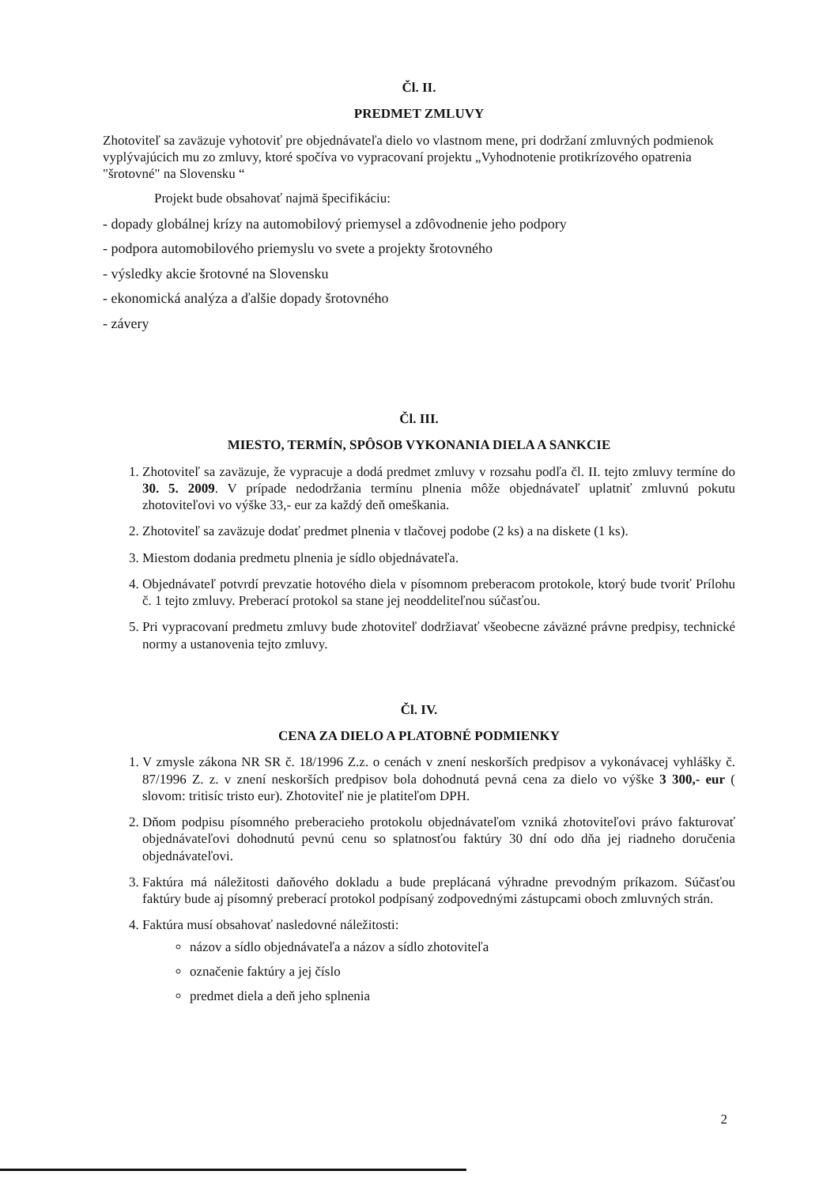Čl. II.
PREDMET ZMLUVY
Zhotoviteľ sa zaväzuje vyhotoviť pre objednávateľa dielo vo vlastnom mene, pri dodržaní zmluvných podmienok vyplývajúcich mu zo zmluvy, ktoré spočíva vo vypracovaní projektu „Vyhodnotenie protikrízového opatrenia "šrotovné" na Slovensku “
Projekt bude obsahovať najmä špecifikáciu:
- dopady globálnej krízy na automobilový priemysel a zdôvodnenie jeho podpory
- podpora automobilového priemyslu vo svete a projekty šrotovného
- výsledky akcie šrotovné na Slovensku
- ekonomická analýza a ďalšie dopady šrotovného
- závery
Čl. III.
MIESTO, TERMÍN, SPÔSOB VYKONANIA DIELA A SANKCIE
1. Zhotoviteľ sa zaväzuje, že vypracuje a dodá predmet zmluvy v rozsahu podľa čl. II. tejto zmluvy termíne do 30. 5. 2009. V prípade nedodržania termínu plnenia môže objednávateľ uplatniť zmluvnú pokutu zhotoviteľovi vo výške 33,- eur za každý deň omeškania.
2. Zhotoviteľ sa zaväzuje dodať predmet plnenia v tlačovej podobe (2 ks) a na diskete (1 ks).
3. Miestom dodania predmetu plnenia je sídlo objednávateľa.
4. Objednávateľ potvrdí prevzatie hotového diela v písomnom preberacom protokole, ktorý bude tvoriť Prílohu č. 1 tejto zmluvy. Preberací protokol sa stane jej neoddeliteľnou súčasťou.
5. Pri vypracovaní predmetu zmluvy bude zhotoviteľ dodržiavať všeobecne záväzné právne predpisy, technické normy a ustanovenia tejto zmluvy.
Čl. IV.
CENA ZA DIELO A PLATOBNÉ PODMIENKY
1. V zmysle zákona NR SR č. 18/1996 Z.z. o cenách v znení neskorších predpisov a vykonávacej vyhlášky č. 87/1996 Z. z. v znení neskorších predpisov bola dohodnutá pevná cena za dielo vo výške 3 300,- eur ( slovom: tritisíc tristo eur). Zhotoviteľ nie je platiteľom DPH.
2. Dňom podpisu písomného preberacieho protokolu objednávateľom vzniká zhotoviteľovi právo fakturovať objednávateľovi dohodnutú pevnú cenu so splatnosťou faktúry 30 dní odo dňa jej riadneho doručenia objednávateľovi.
3. Faktúra má náležitosti daňového dokladu a bude preplácaná výhradne prevodným príkazom. Súčasťou faktúry bude aj písomný preberací protokol podpísaný zodpovednými zástupcami oboch zmluvných strán.
4. Faktúra musí obsahovať nasledovné náležitosti:
názov a sídlo objednávateľa a názov a sídlo zhotoviteľa
označenie faktúry a jej číslo
predmet diela a deň jeho splnenia
2